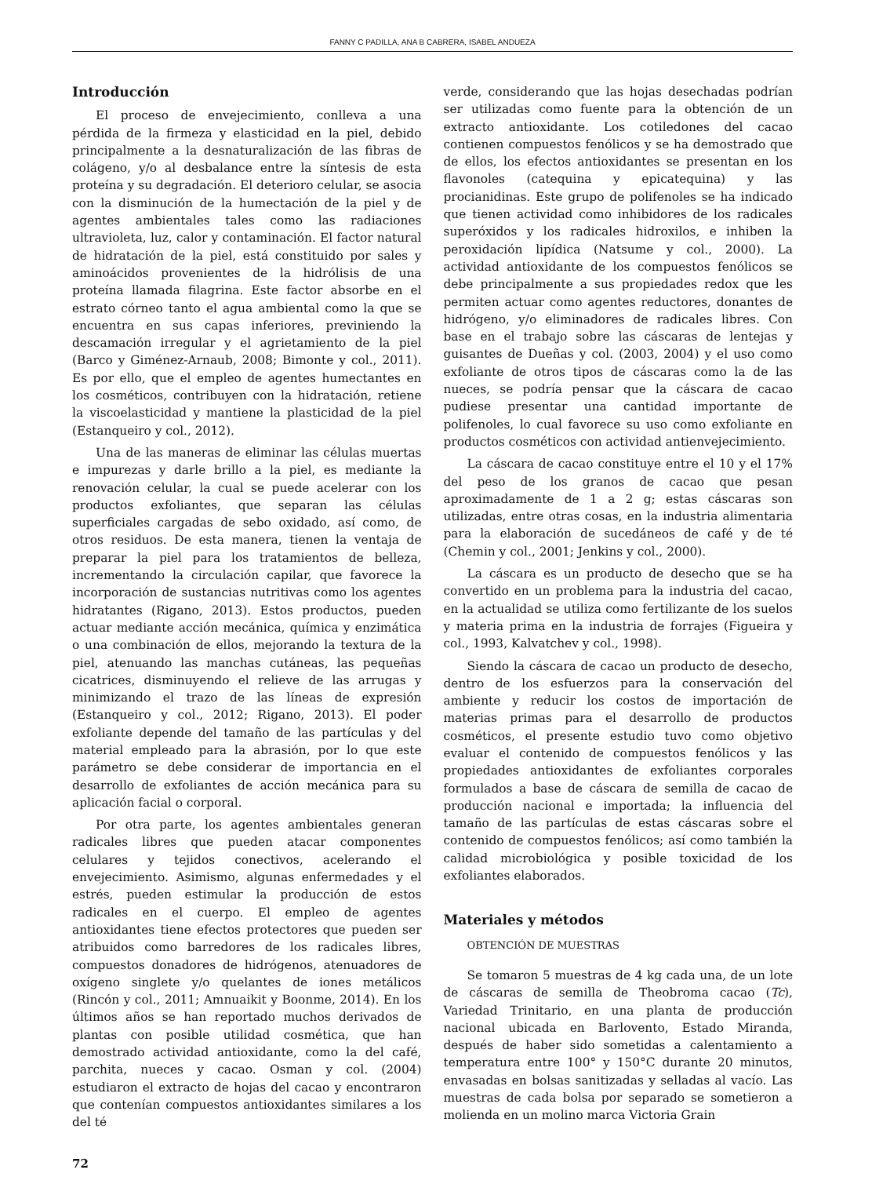FANNY C PADILLA, ANA B CABRERA, ISABEL ANDUEZA
Introducción
El proceso de envejecimiento, conlleva a una pérdida de la firmeza y elasticidad en la piel, debido principalmente a la desnaturalización de las fibras de colágeno, y/o al desbalance entre la síntesis de esta proteína y su degradación. El deterioro celular, se asocia con la disminución de la humectación de la piel y de agentes ambientales tales como las radiaciones ultravioleta, luz, calor y contaminación. El factor natural de hidratación de la piel, está constituido por sales y aminoácidos provenientes de la hidrólisis de una proteína llamada filagrina. Este factor absorbe en el estrato córneo tanto el agua ambiental como la que se encuentra en sus capas inferiores, previniendo la descamación irregular y el agrietamiento de la piel (Barco y Giménez-Arnaub, 2008; Bimonte y col., 2011). Es por ello, que el empleo de agentes humectantes en los cosméticos, contribuyen con la hidratación, retiene la viscoelasticidad y mantiene la plasticidad de la piel (Estanqueiro y col., 2012).
Una de las maneras de eliminar las células muertas e impurezas y darle brillo a la piel, es mediante la renovación celular, la cual se puede acelerar con los productos exfoliantes, que separan las células superficiales cargadas de sebo oxidado, así como, de otros residuos. De esta manera, tienen la ventaja de preparar la piel para los tratamientos de belleza, incrementando la circulación capilar, que favorece la incorporación de sustancias nutritivas como los agentes hidratantes (Rigano, 2013). Estos productos, pueden actuar mediante acción mecánica, química y enzimática o una combinación de ellos, mejorando la textura de la piel, atenuando las manchas cutáneas, las pequeñas cicatrices, disminuyendo el relieve de las arrugas y minimizando el trazo de las líneas de expresión (Estanqueiro y col., 2012; Rigano, 2013). El poder exfoliante depende del tamaño de las partículas y del material empleado para la abrasión, por lo que este parámetro se debe considerar de importancia en el desarrollo de exfoliantes de acción mecánica para su aplicación facial o corporal.
Por otra parte, los agentes ambientales generan radicales libres que pueden atacar componentes celulares y tejidos conectivos, acelerando el envejecimiento. Asimismo, algunas enfermedades y el estrés, pueden estimular la producción de estos radicales en el cuerpo. El empleo de agentes antioxidantes tiene efectos protectores que pueden ser atribuidos como barredores de los radicales libres, compuestos donadores de hidrógenos, atenuadores de oxígeno singlete y/o quelantes de iones metálicos (Rincón y col., 2011; Amnuaikit y Boonme, 2014). En los últimos años se han reportado muchos derivados de plantas con posible utilidad cosmética, que han demostrado actividad antioxidante, como la del café, parchita, nueces y cacao. Osman y col. (2004) estudiaron el extracto de hojas del cacao y encontraron que contenían compuestos antioxidantes similares a los del té
verde, considerando que las hojas desechadas podrían ser utilizadas como fuente para la obtención de un extracto antioxidante. Los cotiledones del cacao contienen compuestos fenólicos y se ha demostrado que de ellos, los efectos antioxidantes se presentan en los flavonoles (catequina y epicatequina) y las procianidinas. Este grupo de polifenoles se ha indicado que tienen actividad como inhibidores de los radicales superóxidos y los radicales hidroxilos, e inhiben la peroxidación lipídica (Natsume y col., 2000). La actividad antioxidante de los compuestos fenólicos se debe principalmente a sus propiedades redox que les permiten actuar como agentes reductores, donantes de hidrógeno, y/o eliminadores de radicales libres. Con base en el trabajo sobre las cáscaras de lentejas y guisantes de Dueñas y col. (2003, 2004) y el uso como exfoliante de otros tipos de cáscaras como la de las nueces, se podría pensar que la cáscara de cacao pudiese presentar una cantidad importante de polifenoles, lo cual favorece su uso como exfoliante en productos cosméticos con actividad antienvejecimiento.
La cáscara de cacao constituye entre el 10 y el 17% del peso de los granos de cacao que pesan aproximadamente de 1 a 2 g; estas cáscaras son utilizadas, entre otras cosas, en la industria alimentaria para la elaboración de sucedáneos de café y de té (Chemin y col., 2001; Jenkins y col., 2000).
La cáscara es un producto de desecho que se ha convertido en un problema para la industria del cacao, en la actualidad se utiliza como fertilizante de los suelos y materia prima en la industria de forrajes (Figueira y col., 1993, Kalvatchev y col., 1998).
Siendo la cáscara de cacao un producto de desecho, dentro de los esfuerzos para la conservación del ambiente y reducir los costos de importación de materias primas para el desarrollo de productos cosméticos, el presente estudio tuvo como objetivo evaluar el contenido de compuestos fenólicos y las propiedades antioxidantes de exfoliantes corporales formulados a base de cáscara de semilla de cacao de producción nacional e importada; la influencia del tamaño de las partículas de estas cáscaras sobre el contenido de compuestos fenólicos; así como también la calidad microbiológica y posible toxicidad de los exfoliantes elaborados.
Materiales y métodos
OBTENCIÓN DE MUESTRAS
Se tomaron 5 muestras de 4 kg cada una, de un lote de cáscaras de semilla de Theobroma cacao (Tc), Variedad Trinitario, en una planta de producción nacional ubicada en Barlovento, Estado Miranda, después de haber sido sometidas a calentamiento a temperatura entre 100° y 150°C durante 20 minutos, envasadas en bolsas sanitizadas y selladas al vacío. Las muestras de cada bolsa por separado se sometieron a molienda en un molino marca Victoria Grain
72